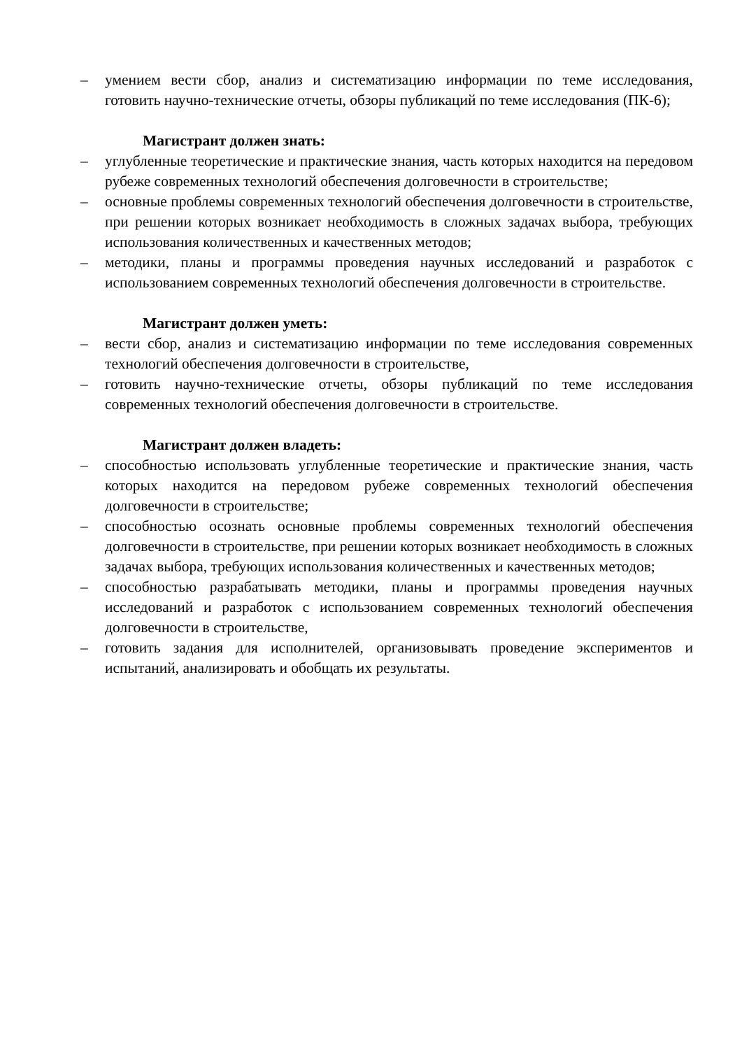– умением вести сбор, анализ и систематизацию информации по теме исследования, готовить научно-технические отчеты, обзоры публикаций по теме исследования (ПК-6);
Магистрант должен знать:
– углубленные теоретические и практические знания, часть которых находится на передовом рубеже современных технологий обеспечения долговечности в строительстве;
– основные проблемы современных технологий обеспечения долговечности в строительстве, при решении которых возникает необходимость в сложных задачах выбора, требующих использования количественных и качественных методов;
– методики, планы и программы проведения научных исследований и разработок с использованием современных технологий обеспечения долговечности в строительстве.
Магистрант должен уметь:
– вести сбор, анализ и систематизацию информации по теме исследования современных технологий обеспечения долговечности в строительстве,
– готовить научно-технические отчеты, обзоры публикаций по теме исследования современных технологий обеспечения долговечности в строительстве.
Магистрант должен владеть:
– способностью использовать углубленные теоретические и практические знания, часть которых находится на передовом рубеже современных технологий обеспечения долговечности в строительстве;
– способностью осознать основные проблемы современных технологий обеспечения долговечности в строительстве, при решении которых возникает необходимость в сложных задачах выбора, требующих использования количественных и качественных методов;
– способностью разрабатывать методики, планы и программы проведения научных исследований и разработок с использованием современных технологий обеспечения долговечности в строительстве,
– готовить задания для исполнителей, организовывать проведение экспериментов и испытаний, анализировать и обобщать их результаты.